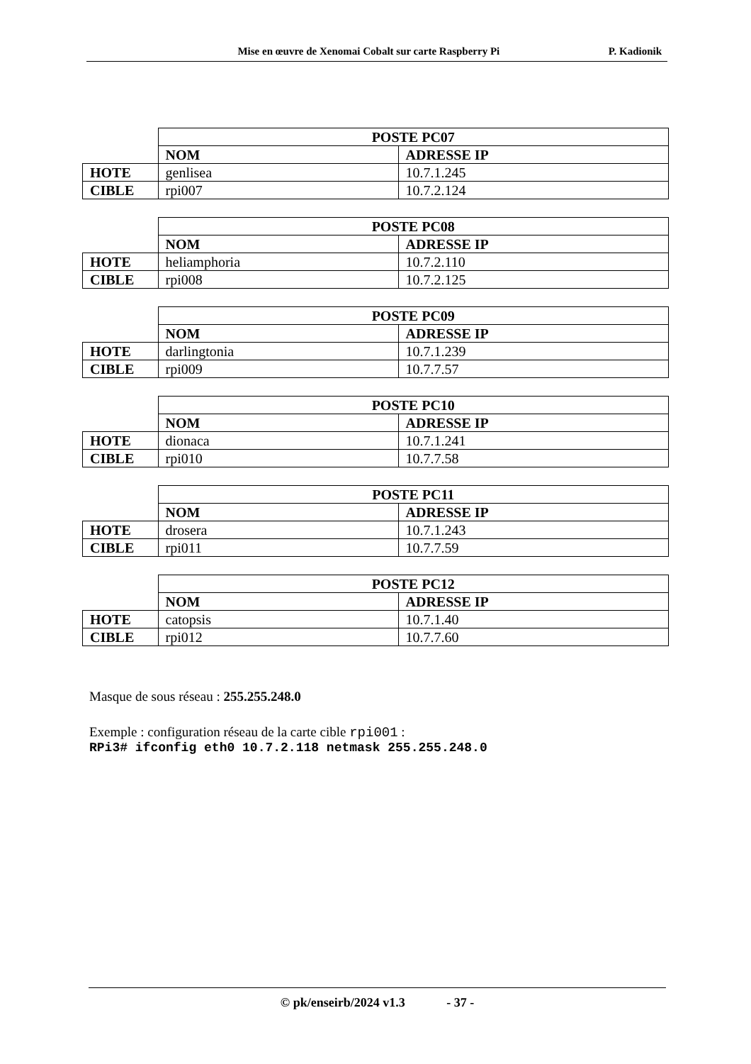Mise en œuvre de Xenomai Cobalt sur carte Raspberry Pi P. Kadionik
| | POSTE PC07 | |
| | NOM | ADRESSE IP |
| HOTE | genlisea | 10.7.1.245 |
| CIBLE | rpi007 | 10.7.2.124 |
| | POSTE PC08 | |
| | NOM | ADRESSE IP |
| HOTE | heliamphoria | 10.7.2.110 |
| CIBLE | rpi008 | 10.7.2.125 |
| | POSTE PC09 | |
| | NOM | ADRESSE IP |
| HOTE | darlingtonia | 10.7.1.239 |
| CIBLE | rpi009 | 10.7.7.57 |
| | POSTE PC10 | |
| | NOM | ADRESSE IP |
| HOTE | dionaca | 10.7.1.241 |
| CIBLE | rpi010 | 10.7.7.58 |
| | POSTE PC11 | |
| | NOM | ADRESSE IP |
| HOTE | drosera | 10.7.1.243 |
| CIBLE | rpi011 | 10.7.7.59 |
| | POSTE PC12 | |
| | NOM | ADRESSE IP |
| HOTE | catopsis | 10.7.1.40 |
| CIBLE | rpi012 | 10.7.7.60 |
Masque de sous réseau : 255.255.248.0
Exemple : configuration réseau de la carte cible rpi001 :
RPi3# ifconfig eth0 10.7.2.118 netmask 255.255.248.0
© pk/enseirb/2024 v1.3 - 37 -